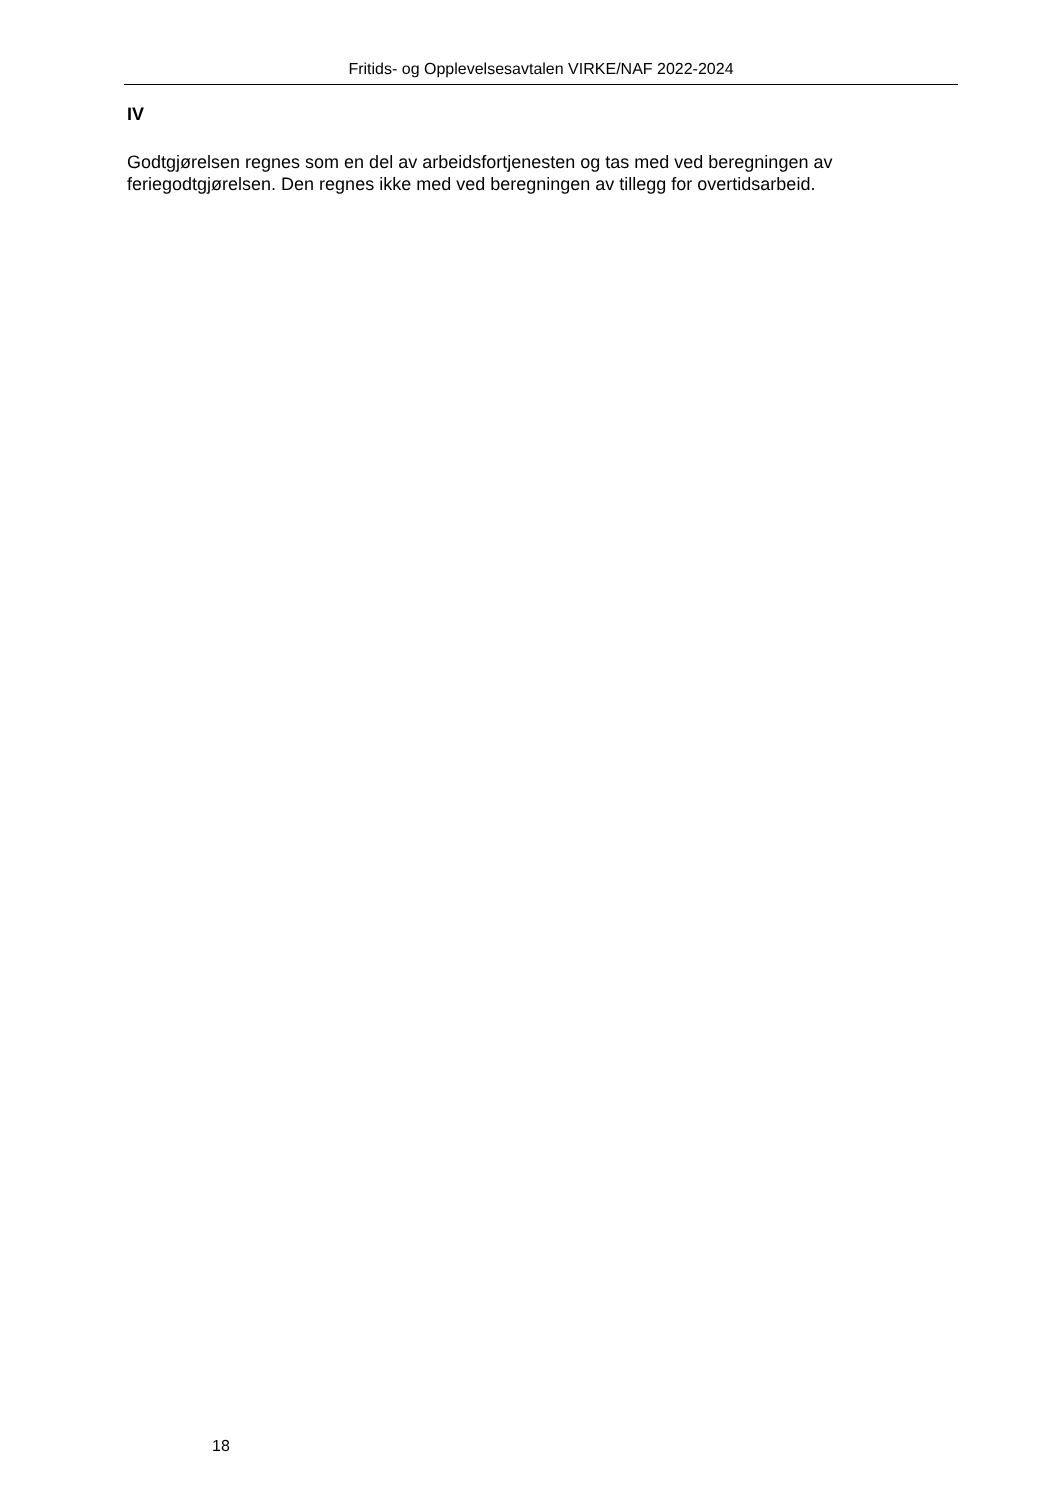Fritids- og Opplevelsesavtalen VIRKE/NAF 2022-2024
IV
Godtgjørelsen regnes som en del av arbeidsfortjenesten og tas med ved beregningen av feriegodtgjørelsen. Den regnes ikke med ved beregningen av tillegg for overtidsarbeid.
18